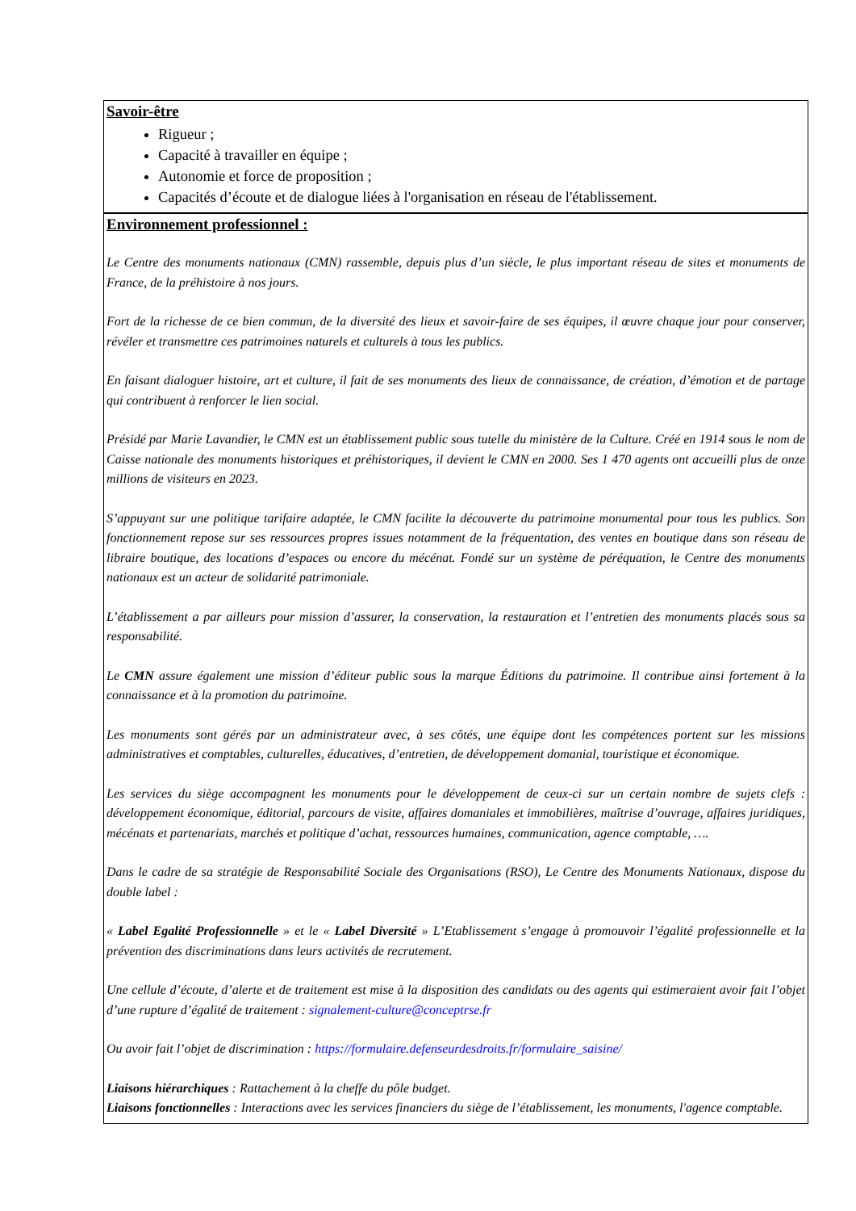Savoir-être
Rigueur ;
Capacité à travailler en équipe ;
Autonomie et force de proposition ;
Capacités d’écoute et de dialogue liées à l'organisation en réseau de l'établissement.
Environnement professionnel :
Le Centre des monuments nationaux (CMN) rassemble, depuis plus d’un siècle, le plus important réseau de sites et monuments de France, de la préhistoire à nos jours.
Fort de la richesse de ce bien commun, de la diversité des lieux et savoir-faire de ses équipes, il œuvre chaque jour pour conserver, révéler et transmettre ces patrimoines naturels et culturels à tous les publics.
En faisant dialoguer histoire, art et culture, il fait de ses monuments des lieux de connaissance, de création, d’émotion et de partage qui contribuent à renforcer le lien social.
Présidé par Marie Lavandier, le CMN est un établissement public sous tutelle du ministère de la Culture. Créé en 1914 sous le nom de Caisse nationale des monuments historiques et préhistoriques, il devient le CMN en 2000. Ses 1 470 agents ont accueilli plus de onze millions de visiteurs en 2023.
S’appuyant sur une politique tarifaire adaptée, le CMN facilite la découverte du patrimoine monumental pour tous les publics. Son fonctionnement repose sur ses ressources propres issues notamment de la fréquentation, des ventes en boutique dans son réseau de libraire boutique, des locations d’espaces ou encore du mécénat. Fondé sur un système de péréquation, le Centre des monuments nationaux est un acteur de solidarité patrimoniale.
L’établissement a par ailleurs pour mission d’assurer, la conservation, la restauration et l’entretien des monuments placés sous sa responsabilité.
Le CMN assure également une mission d’éditeur public sous la marque Éditions du patrimoine. Il contribue ainsi fortement à la connaissance et à la promotion du patrimoine.
Les monuments sont gérés par un administrateur avec, à ses côtés, une équipe dont les compétences portent sur les missions administratives et comptables, culturelles, éducatives, d’entretien, de développement domanial, touristique et économique.
Les services du siège accompagnent les monuments pour le développement de ceux-ci sur un certain nombre de sujets clefs : développement économique, éditorial, parcours de visite, affaires domaniales et immobilières, maîtrise d’ouvrage, affaires juridiques, mécénats et partenariats, marchés et politique d’achat, ressources humaines, communication, agence comptable, ….
Dans le cadre de sa stratégie de Responsabilité Sociale des Organisations (RSO), Le Centre des Monuments Nationaux, dispose du double label :
« Label Egalité Professionnelle » et le « Label Diversité » L’Etablissement s’engage à promouvoir l’égalité professionnelle et la prévention des discriminations dans leurs activités de recrutement.
Une cellule d’écoute, d’alerte et de traitement est mise à la disposition des candidats ou des agents qui estimeraient avoir fait l’objet d’une rupture d’égalité de traitement : signalement-culture@conceptrse.fr
Ou avoir fait l’objet de discrimination : https://formulaire.defenseurdesdroits.fr/formulaire_saisine/
Liaisons hiérarchiques : Rattachement à la cheffe du pôle budget.
Liaisons fonctionnelles : Interactions avec les services financiers du siège de l’établissement, les monuments, l'agence comptable.